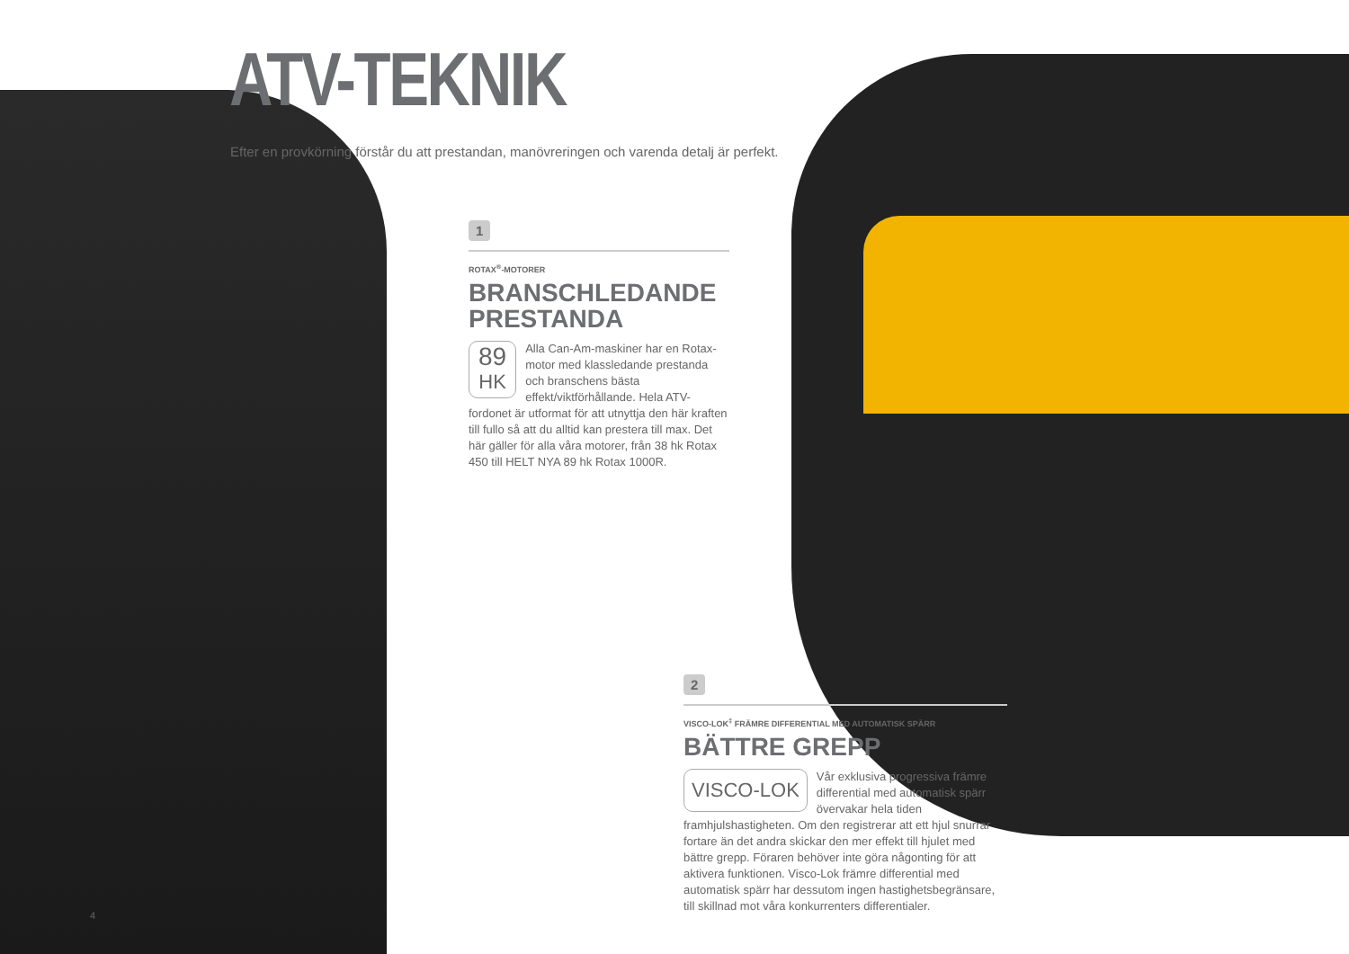ATV-TEKNIK
Efter en provkörning förstår du att prestandan, manövreringen och varenda detalj är perfekt.
1
ROTAX<sup>®</sup>-MOTORER
BRANSCHLEDANDE PRESTANDA
89
HK
Alla Can-Am-maskiner har en Rotax-motor med klassledande prestanda och branschens bästa effekt/viktförhållande. Hela ATV-fordonet är utformat för att utnyttja den här kraften till fullo så att du alltid kan prestera till max. Det här gäller för alla våra motorer, från 38 hk Rotax 450 till HELT NYA 89 hk Rotax 1000R.
2
VISCO-LOK<sup>‡</sup> FRÄMRE DIFFERENTIAL MED AUTOMATISK SPÄRR
BÄTTRE GREPP
VISCO-LOK
Vår exklusiva progressiva främre differential med automatisk spärr övervakar hela tiden framhjulshastigheten. Om den registrerar att ett hjul snurrar fortare än det andra skickar den mer effekt till hjulet med bättre grepp. Föraren behöver inte göra någonting för att aktivera funktionen. Visco-Lok främre differential med automatisk spärr har dessutom ingen hastighetsbegränsare, till skillnad mot våra konkurrenters differentialer.
4